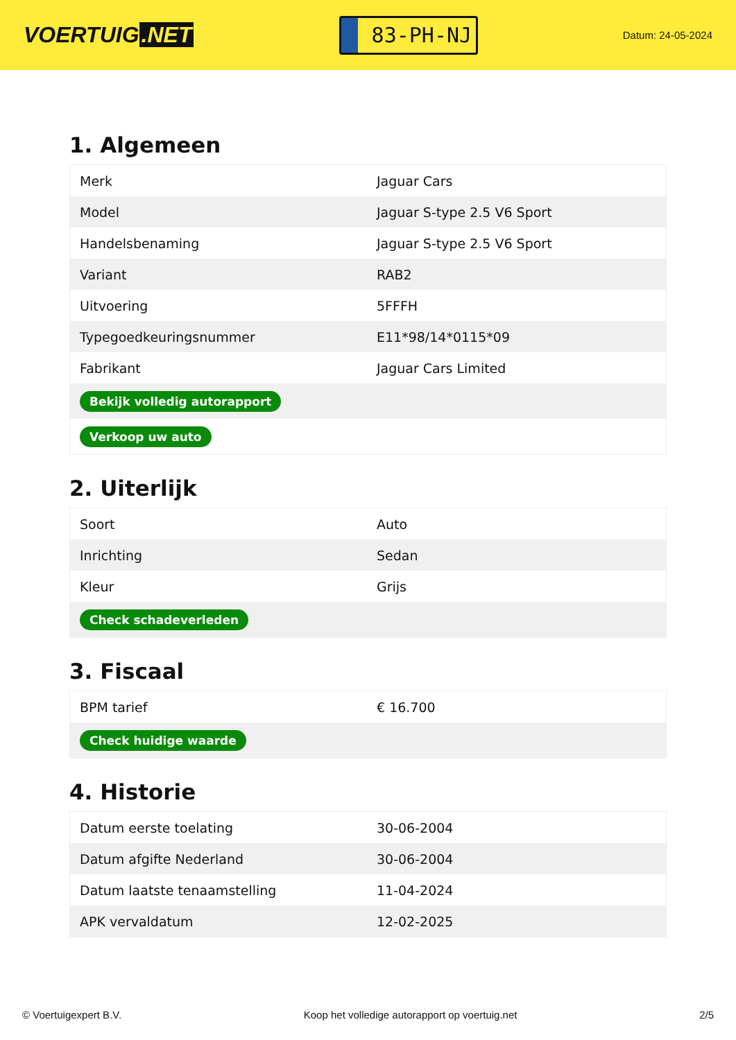VOERTUIG.NET
83-PH-NJ
Datum: 24-05-2024
1. Algemeen
| Merk | Jaguar Cars |
| Model | Jaguar S-type 2.5 V6 Sport |
| Handelsbenaming | Jaguar S-type 2.5 V6 Sport |
| Variant | RAB2 |
| Uitvoering | 5FFFH |
| Typegoedkeuringsnummer | E11*98/14*0115*09 |
| Fabrikant | Jaguar Cars Limited |
| Bekijk volledig autorapport | |
| Verkoop uw auto | |
2. Uiterlijk
| Soort | Auto |
| Inrichting | Sedan |
| Kleur | Grijs |
| Check schadeverleden | |
3. Fiscaal
| BPM tarief | € 16.700 |
| Check huidige waarde | |
4. Historie
| Datum eerste toelating | 30-06-2004 |
| Datum afgifte Nederland | 30-06-2004 |
| Datum laatste tenaamstelling | 11-04-2024 |
| APK vervaldatum | 12-02-2025 |
© Voertuigexpert B.V. Koop het volledige autorapport op voertuig.net 2/5